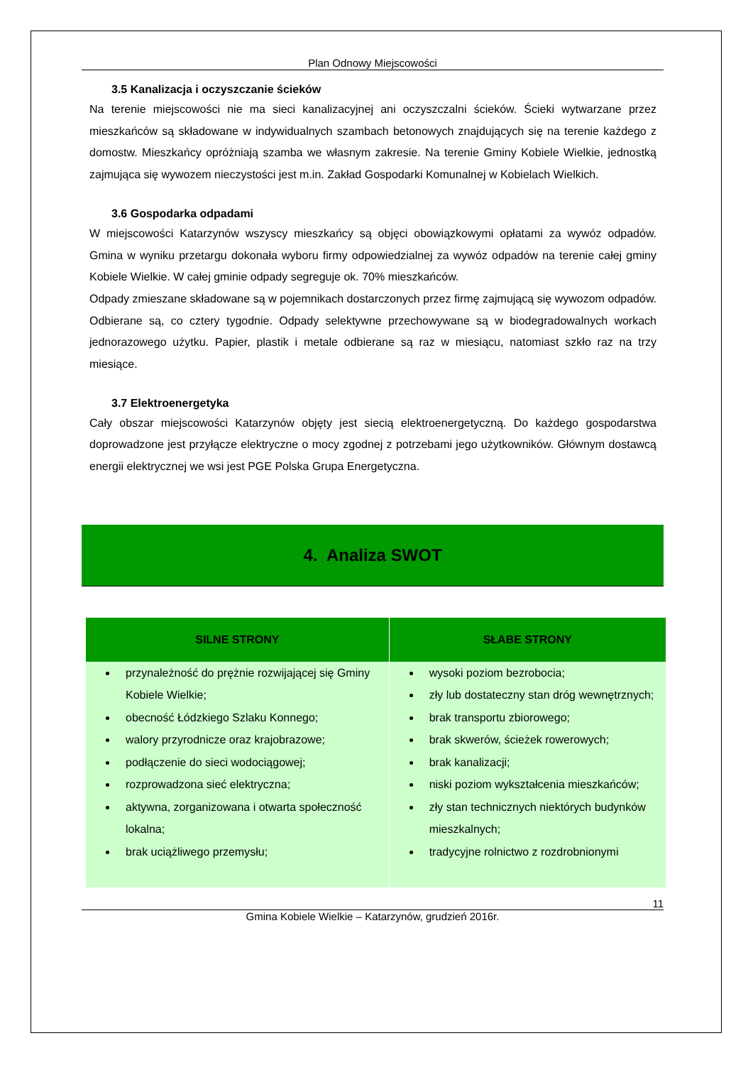Plan Odnowy Miejscowości
3.5 Kanalizacja i oczyszczanie ścieków
Na terenie miejscowości nie ma sieci kanalizacyjnej ani oczyszczalni ścieków. Ścieki wytwarzane przez mieszkańców są składowane w indywidualnych szambach betonowych znajdujących się na terenie każdego z domostw. Mieszkańcy opróżniają szamba we własnym zakresie. Na terenie Gminy Kobiele Wielkie, jednostką zajmująca się wywozem nieczystości jest m.in. Zakład Gospodarki Komunalnej w Kobielach Wielkich.
3.6 Gospodarka odpadami
W miejscowości Katarzynów wszyscy mieszkańcy są objęci obowiązkowymi opłatami za wywóz odpadów. Gmina w wyniku przetargu dokonała wyboru firmy odpowiedzialnej za wywóz odpadów na terenie całej gminy Kobiele Wielkie. W całej gminie odpady segreguje ok. 70% mieszkańców.
Odpady zmieszane składowane są w pojemnikach dostarczonych przez firmę zajmującą się wywozom odpadów. Odbierane są, co cztery tygodnie. Odpady selektywne przechowywane są w biodegradowalnych workach jednorazowego użytku. Papier, plastik i metale odbierane są raz w miesiącu, natomiast szkło raz na trzy miesiące.
3.7 Elektroenergetyka
Cały obszar miejscowości Katarzynów objęty jest siecią elektroenergetyczną. Do każdego gospodarstwa doprowadzone jest przyłącze elektryczne o mocy zgodnej z potrzebami jego użytkowników. Głównym dostawcą energii elektrycznej we wsi jest PGE Polska Grupa Energetyczna.
4. Analiza SWOT
| SILNE STRONY | SŁABE STRONY |
| --- | --- |
| przynależność do prężnie rozwijającej się Gminy Kobiele Wielkie; obecność Łódzkiego Szlaku Konnego; walory przyrodnicze oraz krajobrazowe; podłączenie do sieci wodociągowej; rozprowadzona sieć elektryczna; aktywna, zorganizowana i otwarta społeczność lokalna; brak uciążliwego przemysłu; | wysoki poziom bezrobocia; zły lub dostateczny stan dróg wewnętrznych; brak transportu zbiorowego; brak skwerów, ścieżek rowerowych; brak kanalizacji; niski poziom wykształcenia mieszkańców; zły stan technicznych niektórych budynków mieszkalnych; tradycyjne rolnictwo z rozdrobnionymi |
11
Gmina Kobiele Wielkie – Katarzynów, grudzień 2016r.